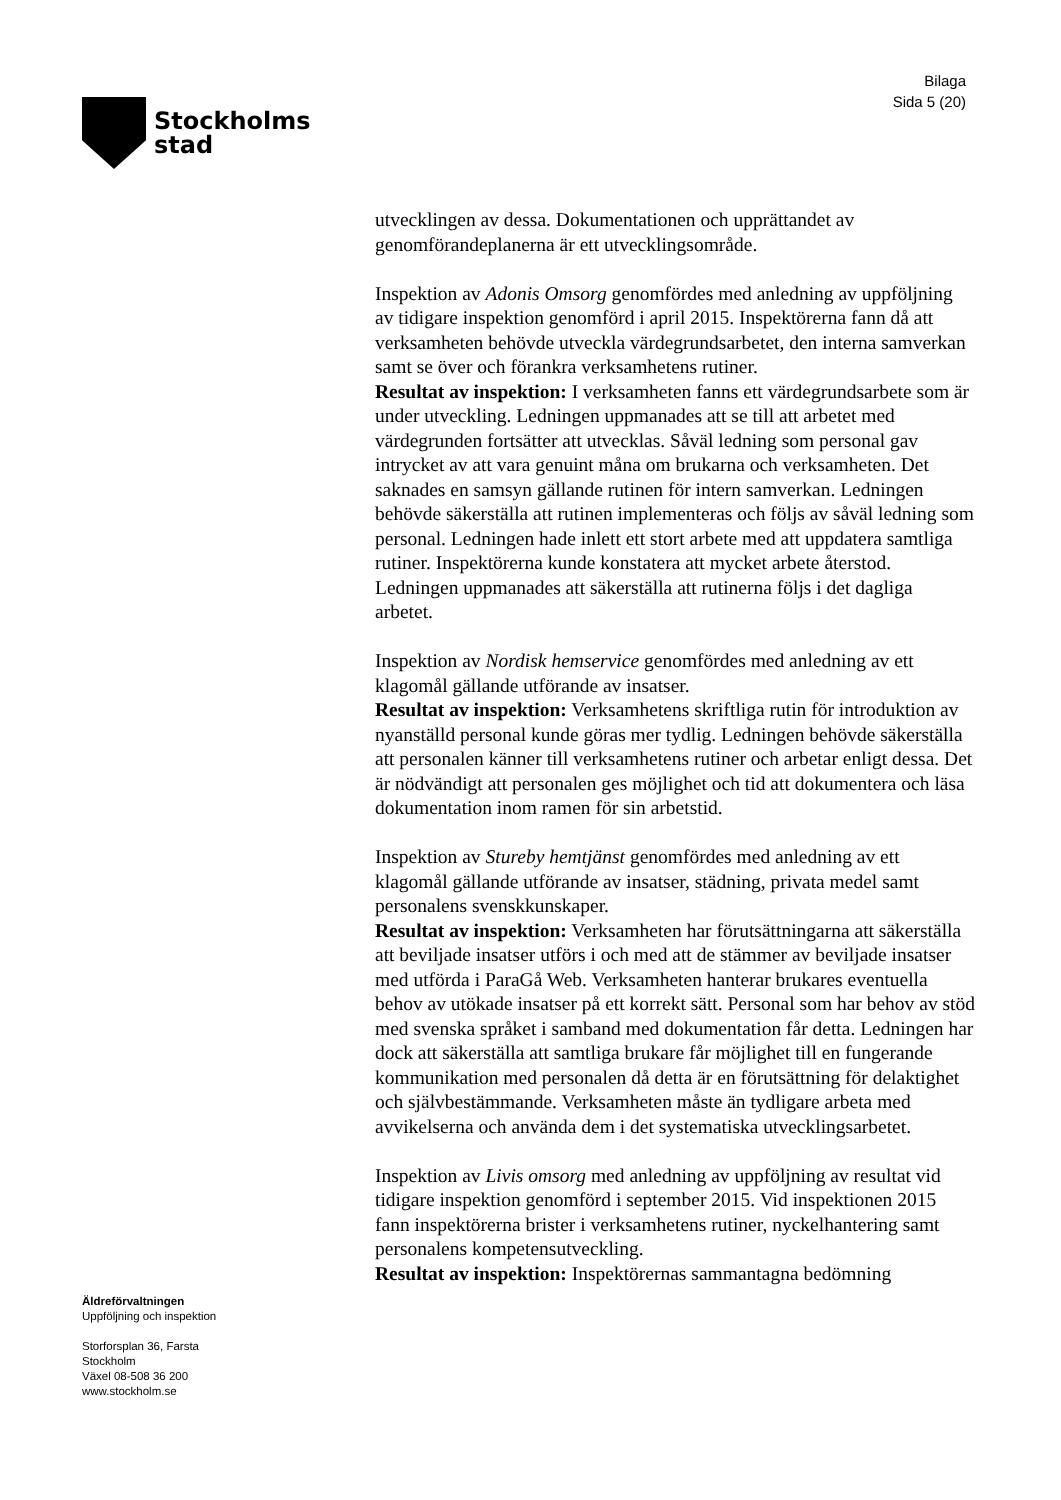Stockholms
stad
Bilaga
Sida 5 (20)
utvecklingen av dessa. Dokumentationen och upprättandet av genomförandeplanerna är ett utvecklingsområde.
Inspektion av Adonis Omsorg genomfördes med anledning av uppföljning av tidigare inspektion genomförd i april 2015. Inspektörerna fann då att verksamheten behövde utveckla värdegrundsarbetet, den interna samverkan samt se över och förankra verksamhetens rutiner.
Resultat av inspektion: I verksamheten fanns ett värdegrundsarbete som är under utveckling. Ledningen uppmanades att se till att arbetet med värdegrunden fortsätter att utvecklas. Såväl ledning som personal gav intrycket av att vara genuint måna om brukarna och verksamheten. Det saknades en samsyn gällande rutinen för intern samverkan. Ledningen behövde säkerställa att rutinen implementeras och följs av såväl ledning som personal. Ledningen hade inlett ett stort arbete med att uppdatera samtliga rutiner. Inspektörerna kunde konstatera att mycket arbete återstod. Ledningen uppmanades att säkerställa att rutinerna följs i det dagliga arbetet.
Inspektion av Nordisk hemservice genomfördes med anledning av ett klagomål gällande utförande av insatser.
Resultat av inspektion: Verksamhetens skriftliga rutin för introduktion av nyanställd personal kunde göras mer tydlig. Ledningen behövde säkerställa att personalen känner till verksamhetens rutiner och arbetar enligt dessa. Det är nödvändigt att personalen ges möjlighet och tid att dokumentera och läsa dokumentation inom ramen för sin arbetstid.
Inspektion av Stureby hemtjänst genomfördes med anledning av ett klagomål gällande utförande av insatser, städning, privata medel samt personalens svenskkunskaper.
Resultat av inspektion: Verksamheten har förutsättningarna att säkerställa att beviljade insatser utförs i och med att de stämmer av beviljade insatser med utförda i ParaGå Web. Verksamheten hanterar brukares eventuella behov av utökade insatser på ett korrekt sätt. Personal som har behov av stöd med svenska språket i samband med dokumentation får detta. Ledningen har dock att säkerställa att samtliga brukare får möjlighet till en fungerande kommunikation med personalen då detta är en förutsättning för delaktighet och självbestämmande. Verksamheten måste än tydligare arbeta med avvikelserna och använda dem i det systematiska utvecklingsarbetet.
Inspektion av Livis omsorg med anledning av uppföljning av resultat vid tidigare inspektion genomförd i september 2015. Vid inspektionen 2015 fann inspektörerna brister i verksamhetens rutiner, nyckelhantering samt personalens kompetensutveckling.
Resultat av inspektion: Inspektörernas sammantagna bedömning
Äldreförvaltningen
Uppföljning och inspektion
Storforsplan 36, Farsta
Stockholm
Växel 08-508 36 200
www.stockholm.se